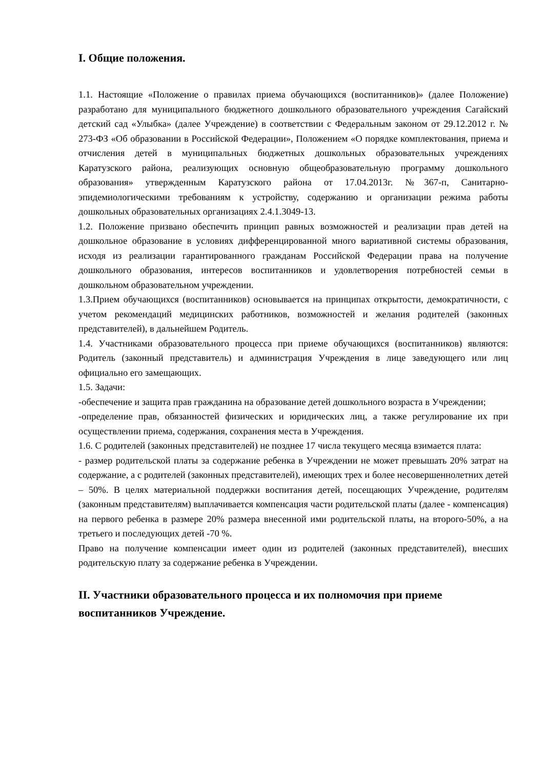I. Общие положения.
1.1. Настоящие «Положение о правилах приема обучающихся (воспитанников)» (далее Положение) разработано для муниципального бюджетного дошкольного образовательного учреждения Сагайский детский сад «Улыбка» (далее Учреждение) в соответствии с Федеральным законом от 29.12.2012 г. № 273-ФЗ «Об образовании в Российской Федерации», Положением «О порядке комплектования, приема и отчисления детей в муниципальных бюджетных дошкольных образовательных учреждениях Каратузского района, реализующих основную общеобразовательную программу дошкольного образования» утвержденным Каратузского района от 17.04.2013г. №367-п, Санитарно-эпидемиологическими требованиям к устройству, содержанию и организации режима работы дошкольных образовательных организациях 2.4.1.3049-13.
1.2. Положение призвано обеспечить принцип равных возможностей и реализации прав детей на дошкольное образование в условиях дифференцированной много вариативной системы образования, исходя из реализации гарантированного гражданам Российской Федерации права на получение дошкольного образования, интересов воспитанников и удовлетворения потребностей семьи в дошкольном образовательном учреждении.
1.3.Прием обучающихся (воспитанников) основывается на принципах открытости, демократичности, с учетом рекомендаций медицинских работников, возможностей и желания родителей (законных представителей), в дальнейшем Родитель.
1.4. Участниками образовательного процесса при приеме обучающихся (воспитанников) являются: Родитель (законный представитель) и администрация Учреждения в лице заведующего или лиц официально его замещающих.
1.5. Задачи:
-обеспечение и защита прав гражданина на образование детей дошкольного возраста в Учреждении;
-определение прав, обязанностей физических и юридических лиц, а также регулирование их при осуществлении приема, содержания, сохранения места в Учреждения.
1.6. С родителей (законных представителей) не позднее 17 числа текущего месяца взимается плата:
- размер родительской платы за содержание ребенка в Учреждении не может превышать 20% затрат на содержание, а с родителей (законных представителей), имеющих трех и более несовершеннолетних детей – 50%. В целях материальной поддержки воспитания детей, посещающих Учреждение, родителям (законным представителям) выплачивается компенсация части родительской платы (далее - компенсация) на первого ребенка в размере 20% размера внесенной ими родительской платы, на второго-50%, а на третьего и последующих детей -70 %.
Право на получение компенсации имеет один из родителей (законных представителей), внесших родительскую плату за содержание ребенка в Учреждении.
II. Участники образовательного процесса и их полномочия при приеме воспитанников Учреждение.